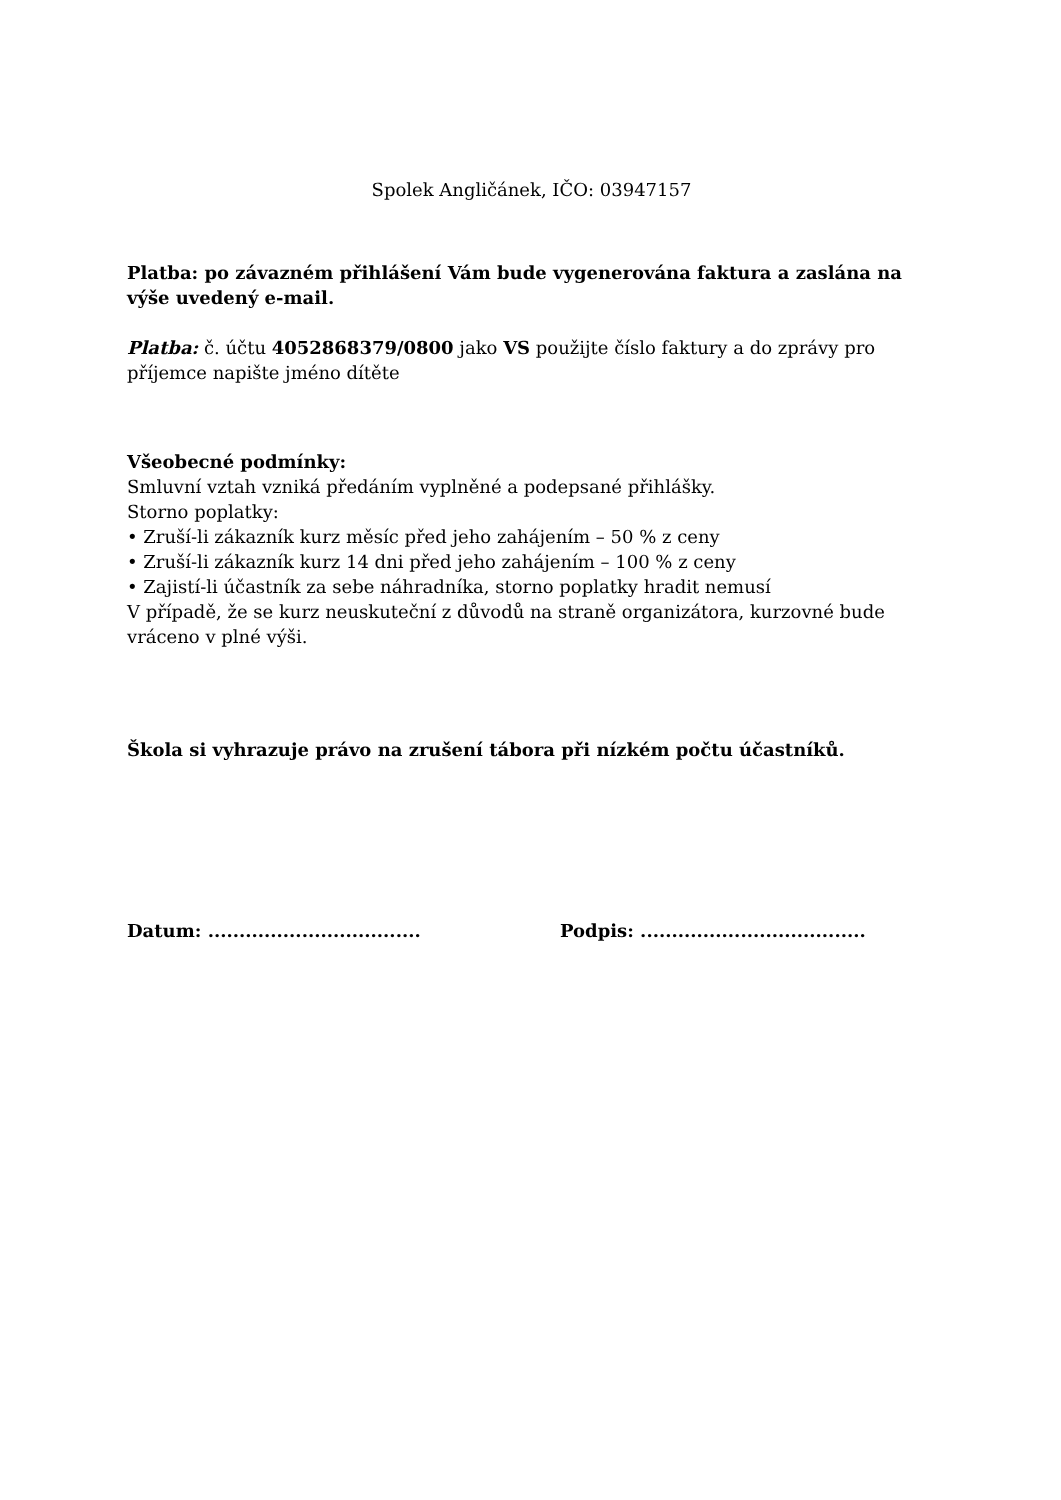Spolek Angličánek, IČO: 03947157
Platba: po závazném přihlášení Vám bude vygenerována faktura a zaslána na výše uvedený e-mail.
Platba: č. účtu 4052868379/0800 jako VS použijte číslo faktury a do zprávy pro příjemce napište jméno dítěte
Všeobecné podmínky:
Smluvní vztah vzniká předáním vyplněné a podepsané přihlášky.
Storno poplatky:
• Zruší-li zákazník kurz měsíc před jeho zahájením – 50 % z ceny
• Zruší-li zákazník kurz 14 dni před jeho zahájením – 100 % z ceny
• Zajistí-li účastník za sebe náhradníka, storno poplatky hradit nemusí
V případě, že se kurz neuskuteční z důvodů na straně organizátora, kurzovné bude vráceno v plné výši.
Škola si vyhrazuje právo na zrušení tábora při nízkém počtu účastníků.
Datum: .................................. Podpis: ....................................